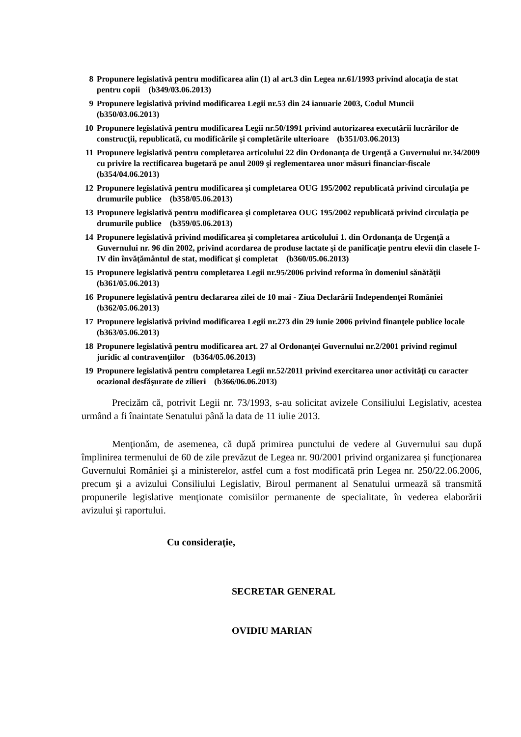8 Propunere legislativă pentru modificarea alin (1) al art.3 din Legea nr.61/1993 privind alocaţia de stat pentru copii (b349/03.06.2013)
9 Propunere legislativă privind modificarea Legii nr.53 din 24 ianuarie 2003, Codul Muncii (b350/03.06.2013)
10 Propunere legislativă pentru modificarea Legii nr.50/1991 privind autorizarea executării lucrărilor de construcţii, republicată, cu modificările şi completările ulterioare (b351/03.06.2013)
11 Propunere legislativă pentru completarea articolului 22 din Ordonanţa de Urgenţă a Guvernului nr.34/2009 cu privire la rectificarea bugetară pe anul 2009 şi reglementarea unor măsuri financiar-fiscale (b354/04.06.2013)
12 Propunere legislativă pentru modificarea şi completarea OUG 195/2002 republicată privind circulaţia pe drumurile publice (b358/05.06.2013)
13 Propunere legislativă pentru modificarea şi completarea OUG 195/2002 republicată privind circulaţia pe drumurile publice (b359/05.06.2013)
14 Propunere legislativă privind modificarea şi completarea articolului 1. din Ordonanţa de Urgenţă a Guvernului nr. 96 din 2002, privind acordarea de produse lactate şi de panificaţie pentru elevii din clasele I-IV din învăţământul de stat, modificat şi completat (b360/05.06.2013)
15 Propunere legislativă pentru completarea Legii nr.95/2006 privind reforma în domeniul sănătăţii (b361/05.06.2013)
16 Propunere legislativă pentru declararea zilei de 10 mai - Ziua Declarării Independenţei României (b362/05.06.2013)
17 Propunere legislativă privind modificarea Legii nr.273 din 29 iunie 2006 privind finanţele publice locale (b363/05.06.2013)
18 Propunere legislativă pentru modificarea art. 27 al Ordonanţei Guvernului nr.2/2001 privind regimul juridic al contravenţiilor (b364/05.06.2013)
19 Propunere legislativă pentru completarea Legii nr.52/2011 privind exercitarea unor activităţi cu caracter ocazional desfăşurate de zilieri (b366/06.06.2013)
Precizăm că, potrivit Legii nr. 73/1993, s-au solicitat avizele Consiliului Legislativ, acestea urmând a fi înaintate Senatului până la data de 11 iulie 2013.
Menţionăm, de asemenea, că după primirea punctului de vedere al Guvernului sau după împlinirea termenului de 60 de zile prevăzut de Legea nr. 90/2001 privind organizarea şi funcţionarea Guvernului României şi a ministerelor, astfel cum a fost modificată prin Legea nr. 250/22.06.2006, precum şi a avizului Consiliului Legislativ, Biroul permanent al Senatului urmează să transmită propunerile legislative menţionate comisiilor permanente de specialitate, în vederea elaborării avizului şi raportului.
Cu consideraţie,
SECRETAR GENERAL
OVIDIU MARIAN